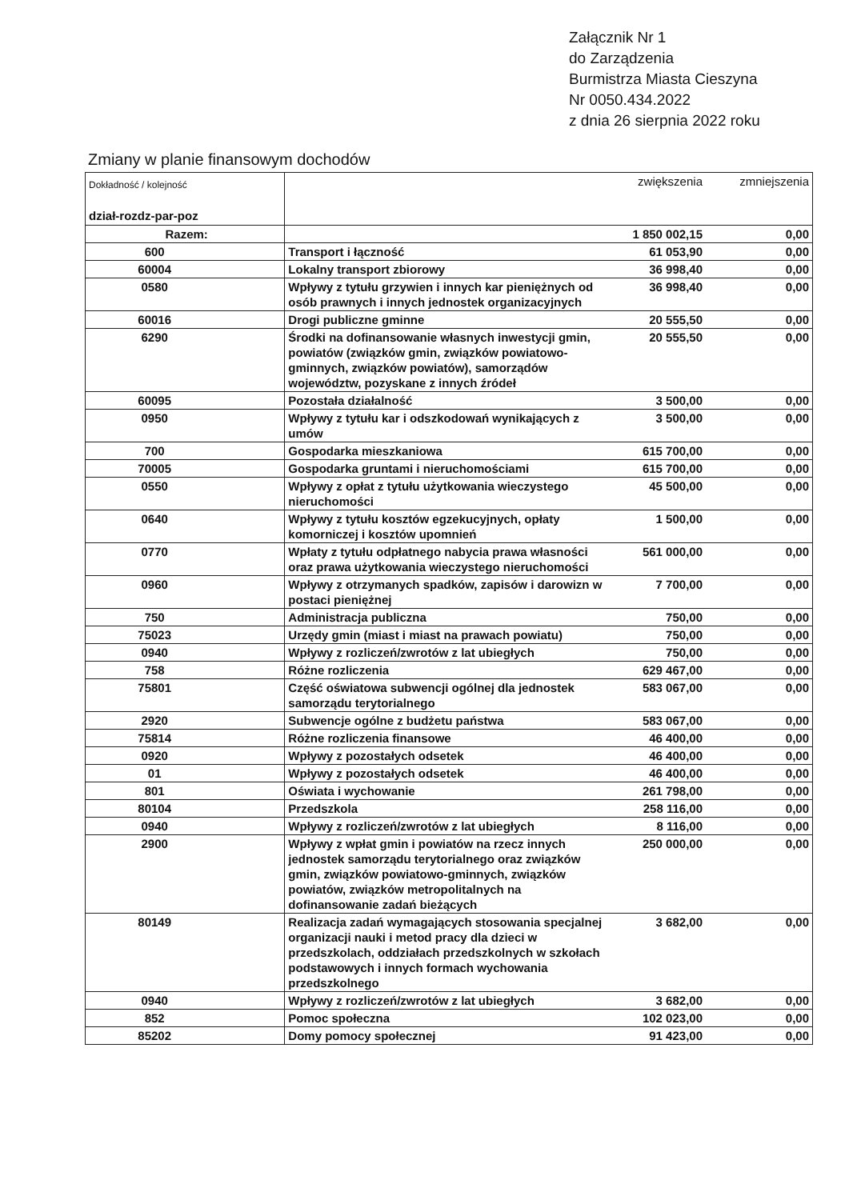Załącznik Nr 1
do Zarządzenia
Burmistrza Miasta Cieszyna
Nr 0050.434.2022
z dnia 26 sierpnia 2022 roku
Zmiany w planie finansowym dochodów
| Dokładność / kolejność dział-rozdz-par-poz | | zwiększenia | zmniejszenia |
| --- | --- | --- | --- |
| Razem: | | 1 850 002,15 | 0,00 |
| 600 | Transport i łączność | 61 053,90 | 0,00 |
| 60004 | Lokalny transport zbiorowy | 36 998,40 | 0,00 |
| 0580 | Wpływy z tytułu grzywien i innych kar pieniężnych od osób prawnych i innych jednostek organizacyjnych | 36 998,40 | 0,00 |
| 60016 | Drogi publiczne gminne | 20 555,50 | 0,00 |
| 6290 | Środki na dofinansowanie własnych inwestycji gmin, powiatów (związków gmin, związków powiatowo-gminnych, związków powiatów), samorządów województw, pozyskane z innych źródeł | 20 555,50 | 0,00 |
| 60095 | Pozostała działalność | 3 500,00 | 0,00 |
| 0950 | Wpływy z tytułu kar i odszkodowań wynikających z umów | 3 500,00 | 0,00 |
| 700 | Gospodarka mieszkaniowa | 615 700,00 | 0,00 |
| 70005 | Gospodarka gruntami i nieruchomościami | 615 700,00 | 0,00 |
| 0550 | Wpływy z opłat z tytułu użytkowania wieczystego nieruchomości | 45 500,00 | 0,00 |
| 0640 | Wpływy z tytułu kosztów egzekucyjnych, opłaty komorniczej i kosztów upomnień | 1 500,00 | 0,00 |
| 0770 | Wpłaty z tytułu odpłatnego nabycia prawa własności oraz prawa użytkowania wieczystego nieruchomości | 561 000,00 | 0,00 |
| 0960 | Wpływy z otrzymanych spadków, zapisów i darowizn w postaci pieniężnej | 7 700,00 | 0,00 |
| 750 | Administracja publiczna | 750,00 | 0,00 |
| 75023 | Urzędy gmin (miast i miast na prawach powiatu) | 750,00 | 0,00 |
| 0940 | Wpływy z rozliczeń/zwrotów z lat ubiegłych | 750,00 | 0,00 |
| 758 | Różne rozliczenia | 629 467,00 | 0,00 |
| 75801 | Część oświatowa subwencji ogólnej dla jednostek samorządu terytorialnego | 583 067,00 | 0,00 |
| 2920 | Subwencje ogólne z budżetu państwa | 583 067,00 | 0,00 |
| 75814 | Różne rozliczenia finansowe | 46 400,00 | 0,00 |
| 0920 | Wpływy z pozostałych odsetek | 46 400,00 | 0,00 |
| 01 | Wpływy z pozostałych odsetek | 46 400,00 | 0,00 |
| 801 | Oświata i wychowanie | 261 798,00 | 0,00 |
| 80104 | Przedszkola | 258 116,00 | 0,00 |
| 0940 | Wpływy z rozliczeń/zwrotów z lat ubiegłych | 8 116,00 | 0,00 |
| 2900 | Wpływy z wpłat gmin i powiatów na rzecz innych jednostek samorządu terytorialnego oraz związków gmin, związków powiatowo-gminnych, związków powiatów, związków metropolitalnych na dofinansowanie zadań bieżących | 250 000,00 | 0,00 |
| 80149 | Realizacja zadań wymagających stosowania specjalnej organizacji nauki i metod pracy dla dzieci w przedszkolach, oddziałach przedszkolnych w szkołach podstawowych i innych formach wychowania przedszkolnego | 3 682,00 | 0,00 |
| 0940 | Wpływy z rozliczeń/zwrotów z lat ubiegłych | 3 682,00 | 0,00 |
| 852 | Pomoc społeczna | 102 023,00 | 0,00 |
| 85202 | Domy pomocy społecznej | 91 423,00 | 0,00 |